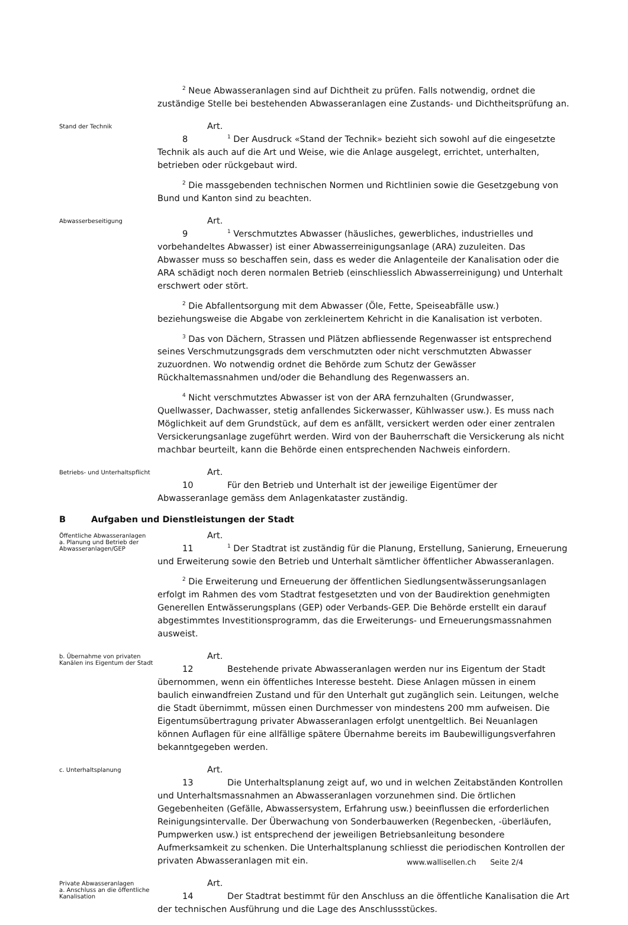<sup>2</sup> Neue Abwasseranlagen sind auf Dichtheit zu prüfen. Falls notwendig, ordnet die zuständige Stelle bei bestehenden Abwasseranlagen eine Zustands- und Dichtheitsprüfung an.
Stand der Technik
Art. 8<sup>1</sup> Der Ausdruck «Stand der Technik» bezieht sich sowohl auf die eingesetzte Technik als auch auf die Art und Weise, wie die Anlage ausgelegt, errichtet, unterhalten, betrieben oder rückgebaut wird.
<sup>2</sup> Die massgebenden technischen Normen und Richtlinien sowie die Gesetzgebung von Bund und Kanton sind zu beachten.
Abwasserbeseitigung
Art. 9<sup>1</sup> Verschmutztes Abwasser (häusliches, gewerbliches, industrielles und vorbehandeltes Abwasser) ist einer Abwasserreinigungsanlage (ARA) zuzuleiten. Das Abwasser muss so beschaffen sein, dass es weder die Anlagenteile der Kanalisation oder die ARA schädigt noch deren normalen Betrieb (einschliesslich Abwasserreinigung) und Unterhalt erschwert oder stört.
<sup>2</sup> Die Abfallentsorgung mit dem Abwasser (Öle, Fette, Speiseabfälle usw.) beziehungsweise die Abgabe von zerkleinertem Kehricht in die Kanalisation ist verboten.
<sup>3</sup> Das von Dächern, Strassen und Plätzen abfliessende Regenwasser ist entsprechend seines Verschmutzungsgrads dem verschmutzten oder nicht verschmutzten Abwasser zuzuordnen. Wo notwendig ordnet die Behörde zum Schutz der Gewässer Rückhaltemassnahmen und/oder die Behandlung des Regenwassers an.
<sup>4</sup> Nicht verschmutztes Abwasser ist von der ARA fernzuhalten (Grundwasser, Quellwasser, Dachwasser, stetig anfallendes Sickerwasser, Kühlwasser usw.). Es muss nach Möglichkeit auf dem Grundstück, auf dem es anfällt, versickert werden oder einer zentralen Versickerungsanlage zugeführt werden. Wird von der Bauherrschaft die Versickerung als nicht machbar beurteilt, kann die Behörde einen entsprechenden Nachweis einfordern.
Betriebs- und Unterhaltspflicht
Art. 10 Für den Betrieb und Unterhalt ist der jeweilige Eigentümer der Abwasseranlage gemäss dem Anlagenkataster zuständig.
B Aufgaben und Dienstleistungen der Stadt
Öffentliche Abwasseranlagen
a. Planung und Betrieb der Abwasseranlagen/GEP
Art. 11<sup>1</sup> Der Stadtrat ist zuständig für die Planung, Erstellung, Sanierung, Erneuerung und Erweiterung sowie den Betrieb und Unterhalt sämtlicher öffentlicher Abwasseranlagen.
<sup>2</sup> Die Erweiterung und Erneuerung der öffentlichen Siedlungsentwässerungsanlagen erfolgt im Rahmen des vom Stadtrat festgesetzten und von der Baudirektion genehmigten Generellen Entwässerungsplans (GEP) oder Verbands-GEP. Die Behörde erstellt ein darauf abgestimmtes Investitionsprogramm, das die Erweiterungs- und Erneuerungsmassnahmen ausweist.
b. Übernahme von privaten Kanälen ins Eigentum der Stadt
Art. 12 Bestehende private Abwasseranlagen werden nur ins Eigentum der Stadt übernommen, wenn ein öffentliches Interesse besteht. Diese Anlagen müssen in einem baulich einwandfreien Zustand und für den Unterhalt gut zugänglich sein. Leitungen, welche die Stadt übernimmt, müssen einen Durchmesser von mindestens 200 mm aufweisen. Die Eigentumsübertragung privater Abwasseranlagen erfolgt unentgeltlich. Bei Neuanlagen können Auflagen für eine allfällige spätere Übernahme bereits im Baubewilligungsverfahren bekanntgegeben werden.
c. Unterhaltsplanung
Art. 13 Die Unterhaltsplanung zeigt auf, wo und in welchen Zeitabständen Kontrollen und Unterhaltsmassnahmen an Abwasseranlagen vorzunehmen sind. Die örtlichen Gegebenheiten (Gefälle, Abwassersystem, Erfahrung usw.) beeinflussen die erforderlichen Reinigungsintervalle. Der Überwachung von Sonderbauwerken (Regenbecken, -überläufen, Pumpwerken usw.) ist entsprechend der jeweiligen Betriebsanleitung besondere Aufmerksamkeit zu schenken. Die Unterhaltsplanung schliesst die periodischen Kontrollen der privaten Abwasseranlagen mit ein.
Private Abwasseranlagen
a. Anschluss an die öffentliche Kanalisation
Art. 14 Der Stadtrat bestimmt für den Anschluss an die öffentliche Kanalisation die Art der technischen Ausführung und die Lage des Anschlussstückes.
www.wallisellen.ch Seite 2/4